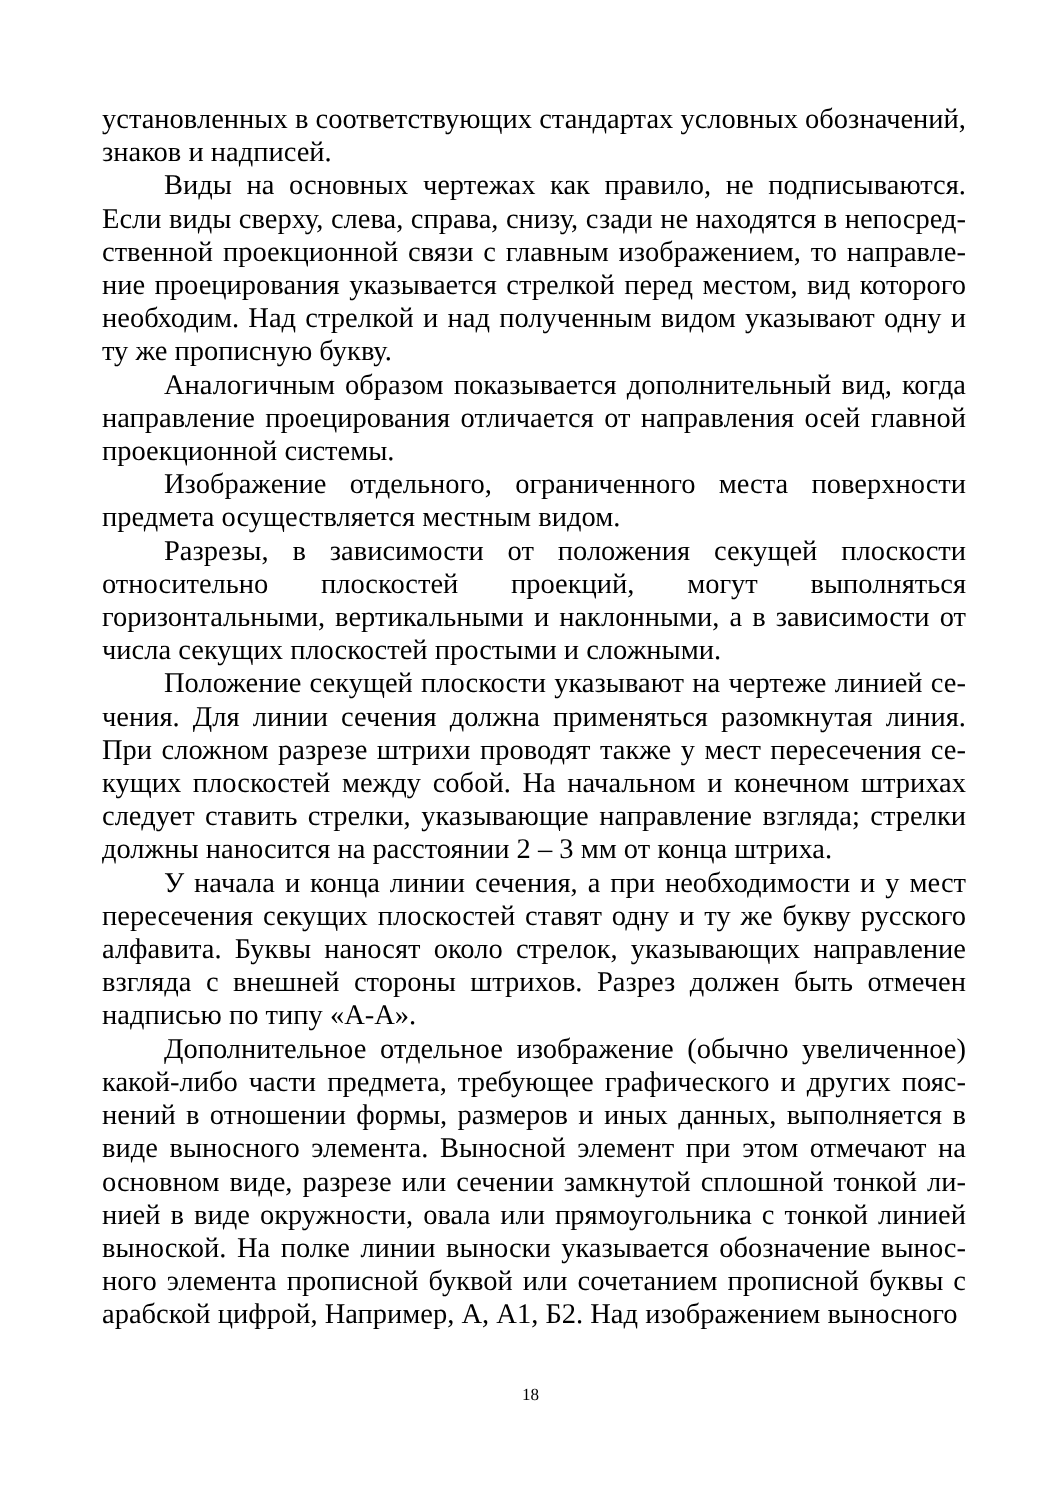установленных в соответствующих стандартах условных обозначений, знаков и надписей.
Виды на основных чертежах как правило, не подписываются. Если виды сверху, слева, справа, снизу, сзади не находятся в непосред­ственной проекционной связи с главным изображением, то направле­ние проецирования указывается стрелкой перед местом, вид которого необходим. Над стрелкой и над полученным видом указывают одну и ту же прописную букву.
Аналогичным образом показывается дополнительный вид, когда направление проецирования отличается от направления осей главной проекционной системы.
Изображение отдельного, ограниченного места поверхности предмета осуществляется местным видом.
Разрезы, в зависимости от положения секущей плоскости относи­тельно плоскостей проекций, могут выполняться горизонтальными, вертикальными и наклонными, а в зависимости от числа секущих плоскостей простыми и сложными.
Положение секущей плоскости указывают на чертеже линией се­чения. Для линии сечения должна применяться разомкнутая линия. При сложном разрезе штрихи проводят также у мест пересечения се­кущих плоскостей между собой. На начальном и конечном штрихах следует ставить стрелки, указывающие направление взгляда; стрелки должны наносится на расстоянии 2 – 3 мм от конца штриха.
У начала и конца линии сечения, а при необходимости и у мест пересечения секущих плоскостей ставят одну и ту же букву русского алфавита. Буквы наносят около стрелок, указывающих направление взгляда с внешней стороны штрихов. Разрез должен быть отмечен надписью по типу «А-А».
Дополнительное отдельное изображение (обычно увеличенное) какой-либо части предмета, требующее графического и других пояс­нений в отношении формы, размеров и иных данных, выполняется в виде выносного элемента. Выносной элемент при этом отмечают на основном виде, разрезе или сечении замкнутой сплошной тонкой ли­нией в виде окружности, овала или прямоугольника с тонкой линией выноской. На полке линии выноски указывается обозначение вынос­ного элемента прописной буквой или сочетанием прописной буквы с арабской цифрой, Например, А, А1, Б2. Над изображением выносного
18